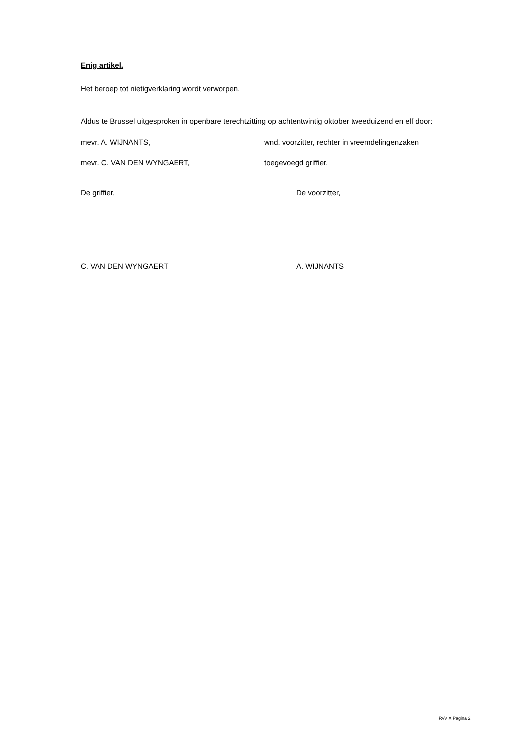Enig artikel.
Het beroep tot nietigverklaring wordt verworpen.
Aldus te Brussel uitgesproken in openbare terechtzitting op achtentwintig oktober tweeduizend en elf door:
mevr. A. WIJNANTS, wnd. voorzitter, rechter in vreemdelingenzaken
mevr. C. VAN DEN WYNGAERT, toegevoegd griffier.
De griffier, De voorzitter,
C. VAN DEN WYNGAERT A. WIJNANTS
RvV X Pagina 2